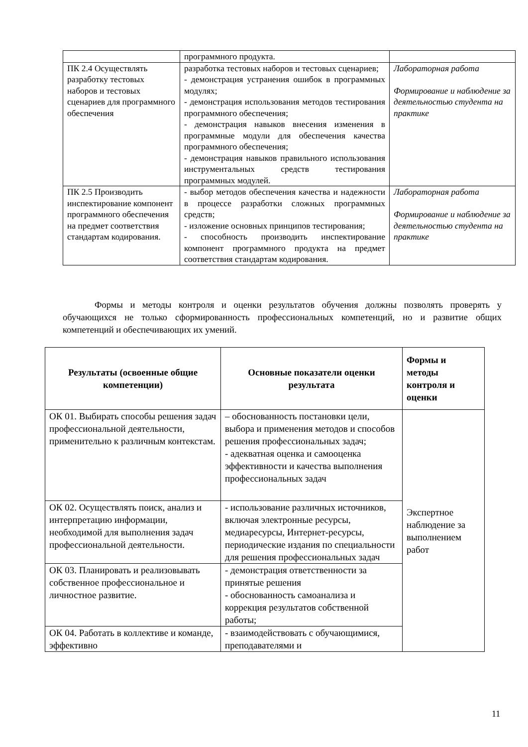| | программного продукта. | |
| ПК 2.4 Осуществлять разработку тестовых наборов и тестовых сценариев для программного обеспечения | разработка тестовых наборов и тестовых сценариев; - демонстрация устранения ошибок в программных модулях; - демонстрация использования методов тестирования программного обеспечения; - демонстрация навыков внесения изменения в программные модули для обеспечения качества программного обеспечения; - демонстрация навыков правильного использования инструментальных средств тестирования программных модулей. | Лабораторная работа Формирование и наблюдение за деятельностью студента на практике |
| ПК 2.5 Производить инспектирование компонент программного обеспечения на предмет соответствия стандартам кодирования. | - выбор методов обеспечения качества и надежности в процессе разработки сложных программных средств; - изложение основных принципов тестирования; - способность производить инспектирование компонент программного продукта на предмет соответствия стандартам кодирования. | Лабораторная работа Формирование и наблюдение за деятельностью студента на практике |
Формы и методы контроля и оценки результатов обучения должны позволять проверять у обучающихся не только сформированность профессиональных компетенций, но и развитие общих компетенций и обеспечивающих их умений.
| Результаты (освоенные общие компетенции) | Основные показатели оценки результата | Формы и методы контроля и оценки |
| --- | --- | --- |
| ОК 01. Выбирать способы решения задач профессиональной деятельности, применительно к различным контекстам. | – обоснованность постановки цели, выбора и применения методов и способов решения профессиональных задач; - адекватная оценка и самооценка эффективности и качества выполнения профессиональных задач | Экспертное наблюдение за выполнением работ |
| ОК 02. Осуществлять поиск, анализ и интерпретацию информации, необходимой для выполнения задач профессиональной деятельности. | - использование различных источников, включая электронные ресурсы, медиаресурсы, Интернет-ресурсы, периодические издания по специальности для решения профессиональных задач | |
| ОК 03. Планировать и реализовывать собственное профессиональное и личностное развитие. | - демонстрация ответственности за принятые решения - обоснованность самоанализа и коррекция результатов собственной работы; | |
| ОК 04. Работать в коллективе и команде, эффективно | - взаимодействовать с обучающимися, преподавателями и | |
11